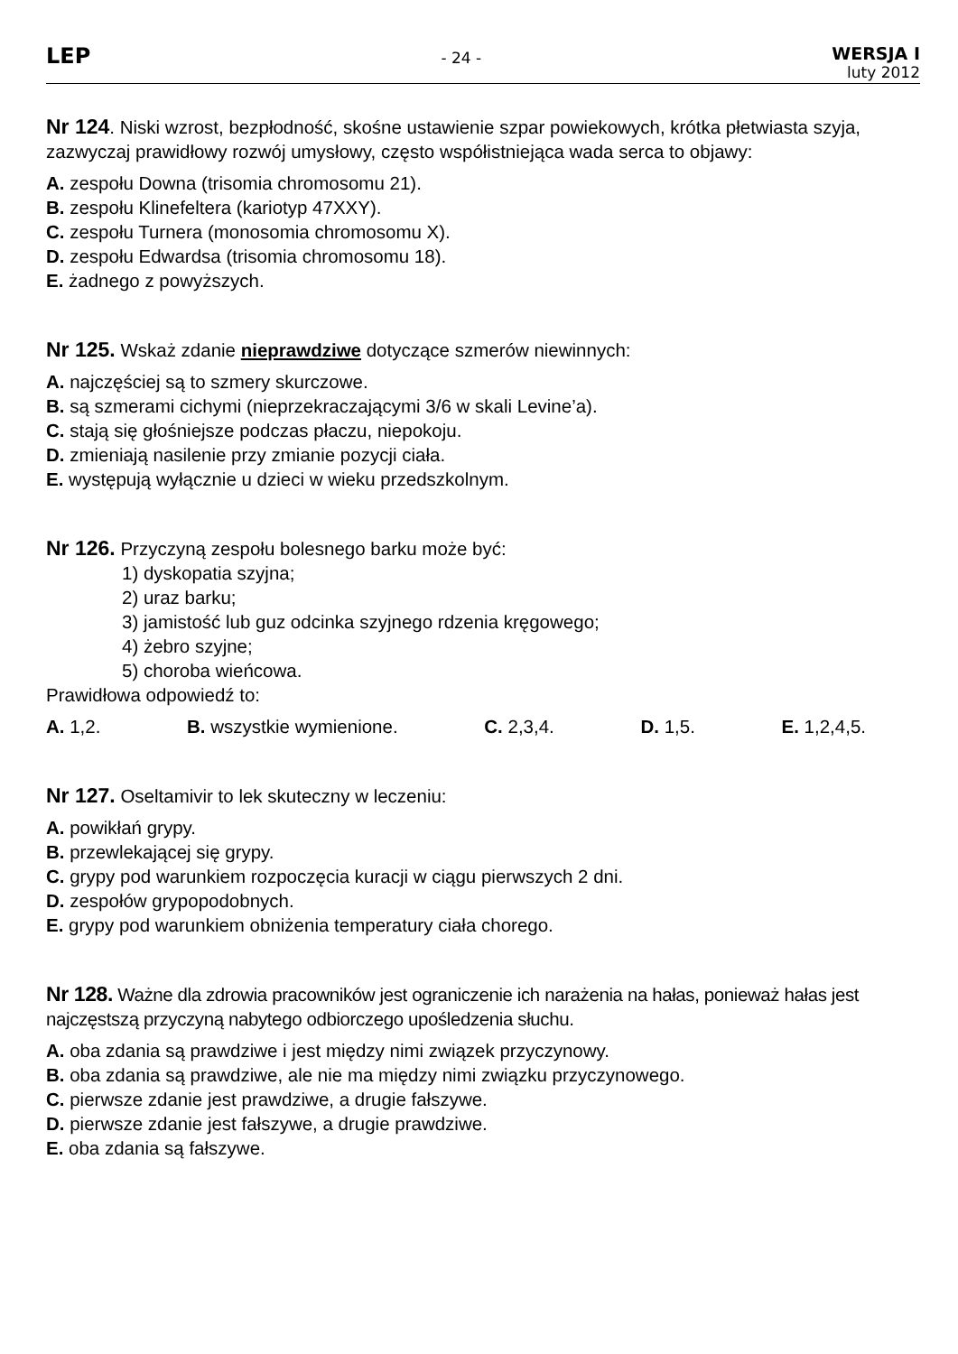LEP
- 24 -
WERSJA I
luty 2012
Nr 124. Niski wzrost, bezpłodność, skośne ustawienie szpar powiekowych, krótka płetwiasta szyja, zazwyczaj prawidłowy rozwój umysłowy, często współistniejąca wada serca to objawy:
A. zespołu Downa (trisomia chromosomu 21).
B. zespołu Klinefeltera (kariotyp 47XXY).
C. zespołu Turnera (monosomia chromosomu X).
D. zespołu Edwardsa (trisomia chromosomu 18).
E. żadnego z powyższych.
Nr 125. Wskaż zdanie nieprawdziwe dotyczące szmerów niewinnych:
A. najczęściej są to szmery skurczowe.
B. są szmerami cichymi (nieprzekraczającymi 3/6 w skali Levine’a).
C. stają się głośniejsze podczas płaczu, niepokoju.
D. zmieniają nasilenie przy zmianie pozycji ciała.
E. występują wyłącznie u dzieci w wieku przedszkolnym.
Nr 126. Przyczyną zespołu bolesnego barku może być:
1) dyskopatia szyjna;
2) uraz barku;
3) jamistość lub guz odcinka szyjnego rdzenia kręgowego;
4) żebro szyjne;
5) choroba wieńcowa.
Prawidłowa odpowiedź to:
A. 1,2. B. wszystkie wymienione. C. 2,3,4. D. 1,5. E. 1,2,4,5.
Nr 127. Oseltamivir to lek skuteczny w leczeniu:
A. powikłań grypy.
B. przewlekającej się grypy.
C. grypy pod warunkiem rozpoczęcia kuracji w ciągu pierwszych 2 dni.
D. zespołów grypopodobnych.
E. grypy pod warunkiem obniżenia temperatury ciała chorego.
Nr 128. Ważne dla zdrowia pracowników jest ograniczenie ich narażenia na hałas, ponieważ hałas jest najczęstszą przyczyną nabytego odbiorczego upośledzenia słuchu.
A. oba zdania są prawdziwe i jest między nimi związek przyczynowy.
B. oba zdania są prawdziwe, ale nie ma między nimi związku przyczynowego.
C. pierwsze zdanie jest prawdziwe, a drugie fałszywe.
D. pierwsze zdanie jest fałszywe, a drugie prawdziwe.
E. oba zdania są fałszywe.